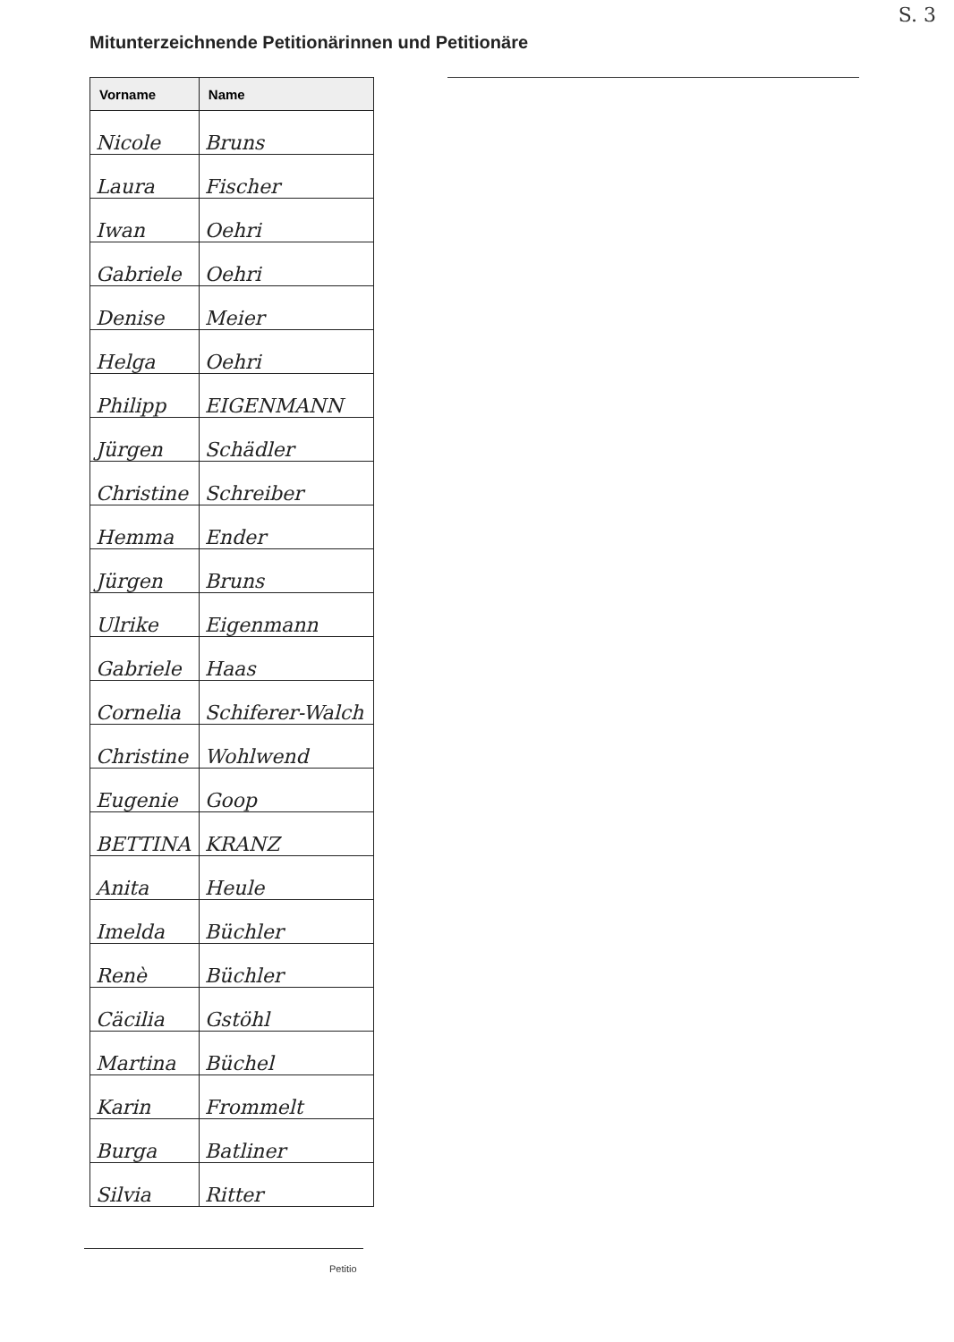S. 3
Mitunterzeichnende Petitionärinnen und Petitionäre
| Vorname | Name |
| --- | --- |
| Nicole | Bruns |
| Laura | Fischer |
| Iwan | Oehri |
| Gabriele | Oehri |
| Denise | Meier |
| Helga | Oehri |
| Philipp | EIGENMANN |
| Jürgen | Schädler |
| Christine | Schreiber |
| Hemma | Ender |
| Jürgen | Bruns |
| Ulrike | Eigenmann |
| Gabriele | Haas |
| Cornelia | Schiferer-Walch |
| Christine | Wohlwend |
| Eugenie | Goop |
| BETTINA | KRANZ |
| Anita | Heule |
| Imelda | Büchler |
| Renè | Büchler |
| Cäcilia | Gstöhl |
| Martina | Büchel |
| Karin | Frommelt |
| Burga | Batliner |
| Silvia | Ritter |
Petitio